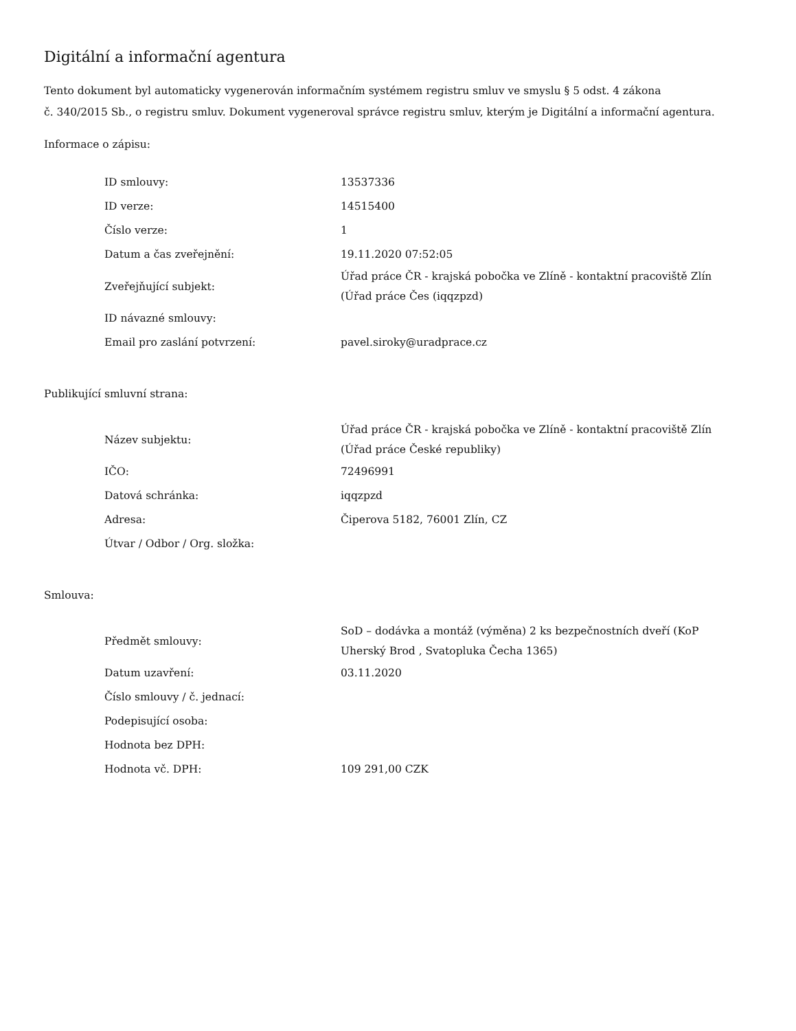Digitální a informační agentura
Tento dokument byl automaticky vygenerován informačním systémem registru smluv ve smyslu § 5 odst. 4 zákona
č. 340/2015 Sb., o registru smluv. Dokument vygeneroval správce registru smluv, kterým je Digitální a informační agentura.
Informace o zápisu:
| ID smlouvy: | 13537336 |
| ID verze: | 14515400 |
| Číslo verze: | 1 |
| Datum a čas zveřejnění: | 19.11.2020 07:52:05 |
| Zveřejňující subjekt: | Úřad práce ČR - krajská pobočka ve Zlíně - kontaktní pracoviště Zlín (Úřad práce Čes (iqqzpzd) |
| ID návazné smlouvy: | |
| Email pro zaslání potvrzení: | pavel.siroky@uradprace.cz |
Publikující smluvní strana:
| Název subjektu: | Úřad práce ČR - krajská pobočka ve Zlíně - kontaktní pracoviště Zlín (Úřad práce České republiky) |
| IČO: | 72496991 |
| Datová schránka: | iqqzpzd |
| Adresa: | Čiperova 5182, 76001 Zlín, CZ |
| Útvar / Odbor / Org. složka: | |
Smlouva:
| Předmět smlouvy: | SoD – dodávka a montáž (výměna) 2 ks bezpečnostních dveří (KoP Uherský Brod , Svatopluka Čecha 1365) |
| Datum uzavření: | 03.11.2020 |
| Číslo smlouvy / č. jednací: | |
| Podepisující osoba: | |
| Hodnota bez DPH: | |
| Hodnota vč. DPH: | 109 291,00 CZK |